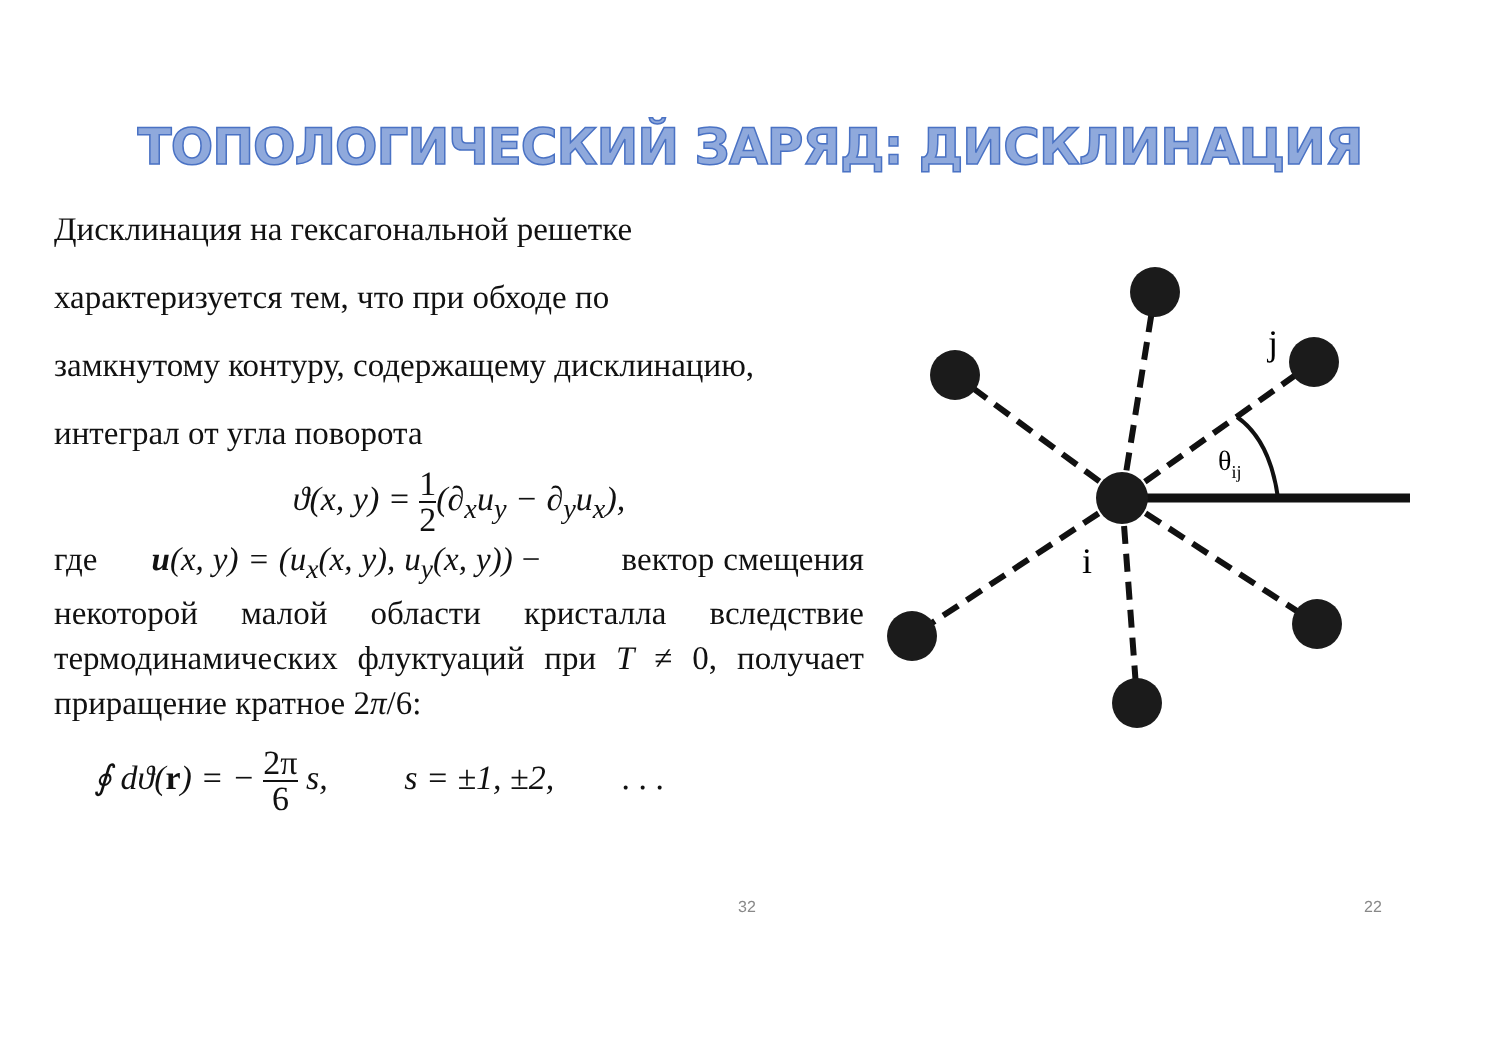ТОПОЛОГИЧЕСКИЙ ЗАРЯД: ДИСКЛИНАЦИЯ
Дисклинация на гексагональной решетке
характеризуется тем, что при обходе по
замкнутому контуру, содержащему дисклинацию,
интеграл от угла поворота
ϑ(x, y) = 1 2(∂<sub>x</sub>u<sub>y</sub> − ∂<sub>y</sub>u<sub>x</sub>),
где u(x, y) = (u<sub>x</sub>(x, y), u<sub>y</sub>(x, y)) − вектор смещения некоторой малой области кристалла вследствие термодинамических флуктуаций при T ≠ 0, получает приращение кратное 2π/6:
∮ dϑ(r) = − 2π 6 s, s = ±1, ±2, . . .
j
i
θij
32 22